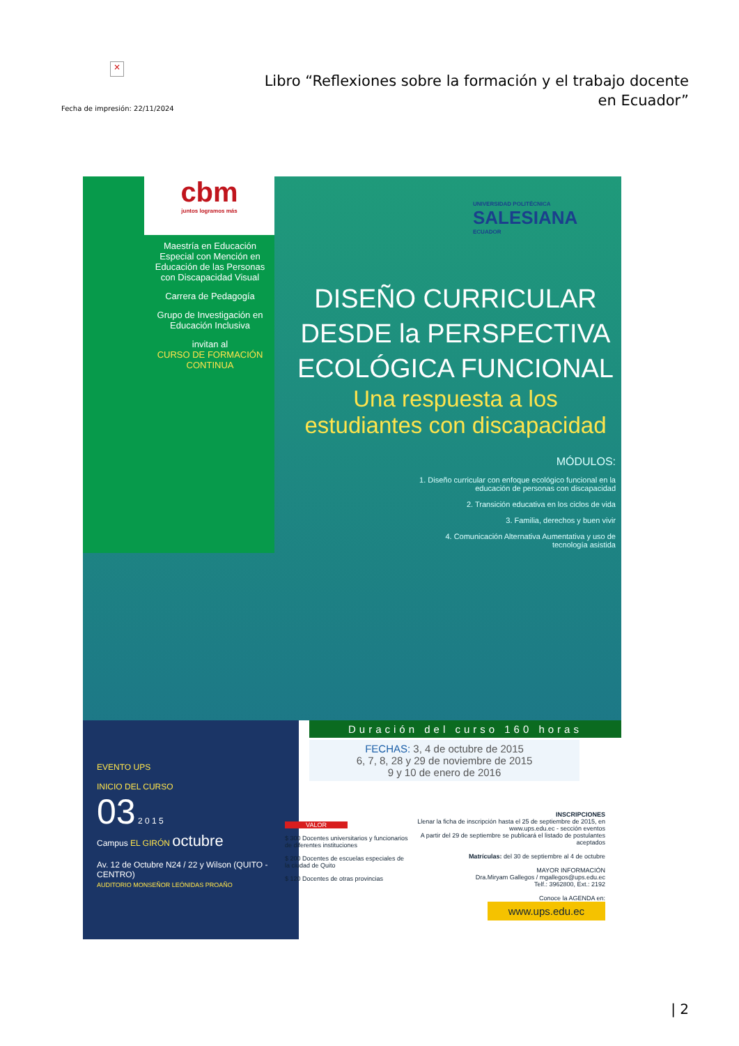×
Fecha de impresión: 22/11/2024
Libro “Reflexiones sobre la formación y el trabajo docente en Ecuador”
cbm
juntos logramos más
Maestría en Educación Especial con Mención en Educación de las Personas con Discapacidad Visual
Carrera de Pedagogía
Grupo de Investigación en Educación Inclusiva
invitan al
CURSO DE FORMACIÓN CONTINUA
UNIVERSIDAD POLITÉCNICA
SALESIANA
ECUADOR
DISEÑO CURRICULAR DESDE la PERSPECTIVA ECOLÓGICA FUNCIONAL
Una respuesta a los estudiantes con discapacidad
MÓDULOS:
1. Diseño curricular con enfoque ecológico funcional en la educación de personas con discapacidad
2. Transición educativa en los ciclos de vida
3. Familia, derechos y buen vivir
4. Comunicación Alternativa Aumentativa y uso de tecnología asistida
EVENTO UPS
INICIO DEL CURSO
03 2 0 1 5
Campus EL GIRÓN octubre
Av. 12 de Octubre N24 / 22 y Wilson (QUITO - CENTRO)
AUDITORIO MONSEÑOR LEÓNIDAS PROAÑO
Duración del curso 160 horas
FECHAS: 3, 4 de octubre de 2015
6, 7, 8, 28 y 29 de noviembre de 2015
9 y 10 de enero de 2016
VALOR
$ 300 Docentes universitarios y funcionarios de diferentes instituciones
$ 200 Docentes de escuelas especiales de la ciudad de Quito
$ 120 Docentes de otras provincias
INSCRIPCIONES
Llenar la ficha de inscripción hasta el 25 de septiembre de 2015, en www.ups.edu.ec - sección eventos
A partir del 29 de septiembre se publicará el listado de postulantes aceptados
Matrículas: del 30 de septiembre al 4 de octubre
MAYOR INFORMACIÓN
Dra.Miryam Gallegos / mgallegos@ups.edu.ec
Telf.: 3962800, Ext.: 2192
Conoce la AGENDA en:
www.ups.edu.ec
| 2